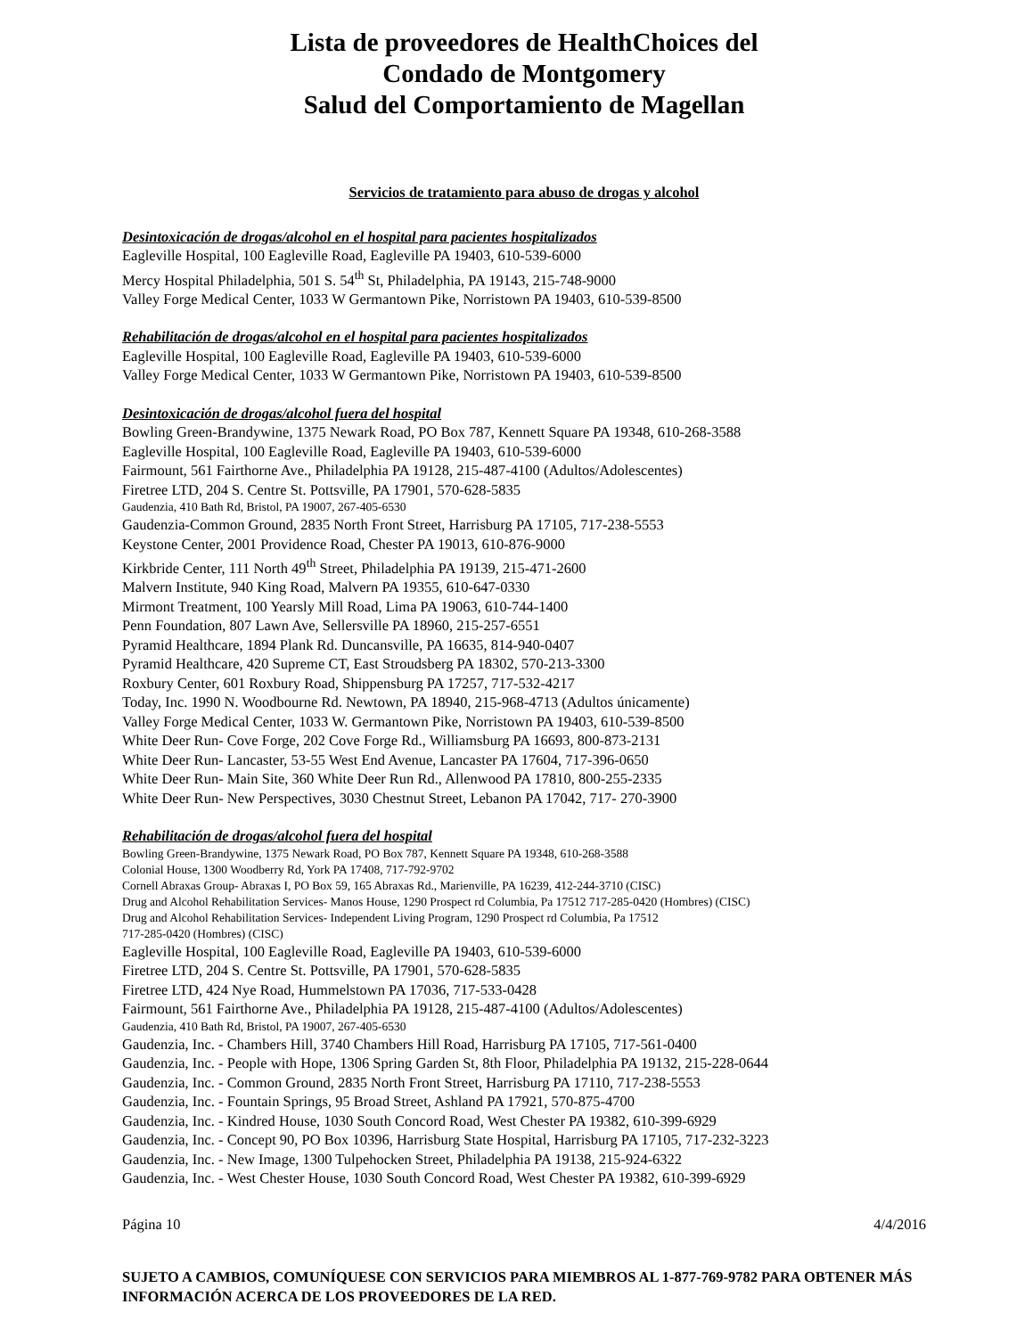Lista de proveedores de HealthChoices del
Condado de Montgomery
Salud del Comportamiento de Magellan
Servicios de tratamiento para abuso de drogas y alcohol
Desintoxicación de drogas/alcohol en el hospital para pacientes hospitalizados
Eagleville Hospital, 100 Eagleville Road, Eagleville PA 19403, 610-539-6000
Mercy Hospital Philadelphia, 501 S. 54<sup>th</sup> St, Philadelphia, PA 19143, 215-748-9000
Valley Forge Medical Center, 1033 W Germantown Pike, Norristown PA 19403, 610-539-8500
Rehabilitación de drogas/alcohol en el hospital para pacientes hospitalizados
Eagleville Hospital, 100 Eagleville Road, Eagleville PA 19403, 610-539-6000
Valley Forge Medical Center, 1033 W Germantown Pike, Norristown PA 19403, 610-539-8500
Desintoxicación de drogas/alcohol fuera del hospital
Bowling Green-Brandywine, 1375 Newark Road, PO Box 787, Kennett Square PA 19348, 610-268-3588
Eagleville Hospital, 100 Eagleville Road, Eagleville PA 19403, 610-539-6000
Fairmount, 561 Fairthorne Ave., Philadelphia PA 19128, 215-487-4100 (Adultos/Adolescentes)
Firetree LTD, 204 S. Centre St. Pottsville, PA 17901, 570-628-5835
Gaudenzia, 410 Bath Rd, Bristol, PA 19007, 267-405-6530
Gaudenzia-Common Ground, 2835 North Front Street, Harrisburg PA 17105, 717-238-5553
Keystone Center, 2001 Providence Road, Chester PA 19013, 610-876-9000
Kirkbride Center, 111 North 49<sup>th</sup> Street, Philadelphia PA 19139, 215-471-2600
Malvern Institute, 940 King Road, Malvern PA 19355, 610-647-0330
Mirmont Treatment, 100 Yearsly Mill Road, Lima PA 19063, 610-744-1400
Penn Foundation, 807 Lawn Ave, Sellersville PA 18960, 215-257-6551
Pyramid Healthcare, 1894 Plank Rd. Duncansville, PA 16635, 814-940-0407
Pyramid Healthcare, 420 Supreme CT, East Stroudsberg PA 18302, 570-213-3300
Roxbury Center, 601 Roxbury Road, Shippensburg PA 17257, 717-532-4217
Today, Inc. 1990 N. Woodbourne Rd. Newtown, PA 18940, 215-968-4713 (Adultos únicamente)
Valley Forge Medical Center, 1033 W. Germantown Pike, Norristown PA 19403, 610-539-8500
White Deer Run- Cove Forge, 202 Cove Forge Rd., Williamsburg PA 16693, 800-873-2131
White Deer Run- Lancaster, 53-55 West End Avenue, Lancaster PA 17604, 717-396-0650
White Deer Run- Main Site, 360 White Deer Run Rd., Allenwood PA 17810, 800-255-2335
White Deer Run- New Perspectives, 3030 Chestnut Street, Lebanon PA 17042, 717- 270-3900
Rehabilitación de drogas/alcohol fuera del hospital
Bowling Green-Brandywine, 1375 Newark Road, PO Box 787, Kennett Square PA 19348, 610-268-3588
Colonial House, 1300 Woodberry Rd, York PA 17408, 717-792-9702
Cornell Abraxas Group- Abraxas I, PO Box 59, 165 Abraxas Rd., Marienville, PA 16239, 412-244-3710 (CISC)
Drug and Alcohol Rehabilitation Services- Manos House, 1290 Prospect rd Columbia, Pa 17512 717-285-0420 (Hombres) (CISC)
Drug and Alcohol Rehabilitation Services- Independent Living Program, 1290 Prospect rd Columbia, Pa 17512
717-285-0420 (Hombres) (CISC)
Eagleville Hospital, 100 Eagleville Road, Eagleville PA 19403, 610-539-6000
Firetree LTD, 204 S. Centre St. Pottsville, PA 17901, 570-628-5835
Firetree LTD, 424 Nye Road, Hummelstown PA 17036, 717-533-0428
Fairmount, 561 Fairthorne Ave., Philadelphia PA 19128, 215-487-4100 (Adultos/Adolescentes)
Gaudenzia, 410 Bath Rd, Bristol, PA 19007, 267-405-6530
Gaudenzia, Inc. - Chambers Hill, 3740 Chambers Hill Road, Harrisburg PA 17105, 717-561-0400
Gaudenzia, Inc. - People with Hope, 1306 Spring Garden St, 8th Floor, Philadelphia PA 19132, 215-228-0644
Gaudenzia, Inc. - Common Ground, 2835 North Front Street, Harrisburg PA 17110, 717-238-5553
Gaudenzia, Inc. - Fountain Springs, 95 Broad Street, Ashland PA 17921, 570-875-4700
Gaudenzia, Inc. - Kindred House, 1030 South Concord Road, West Chester PA 19382, 610-399-6929
Gaudenzia, Inc. - Concept 90, PO Box 10396, Harrisburg State Hospital, Harrisburg PA 17105, 717-232-3223
Gaudenzia, Inc. - New Image, 1300 Tulpehocken Street, Philadelphia PA 19138, 215-924-6322
Gaudenzia, Inc. - West Chester House, 1030 South Concord Road, West Chester PA 19382, 610-399-6929
Página 10 4/4/2016
SUJETO A CAMBIOS, COMUNÍQUESE CON SERVICIOS PARA MIEMBROS AL 1-877-769-9782 PARA OBTENER MÁS INFORMACIÓN ACERCA DE LOS PROVEEDORES DE LA RED.